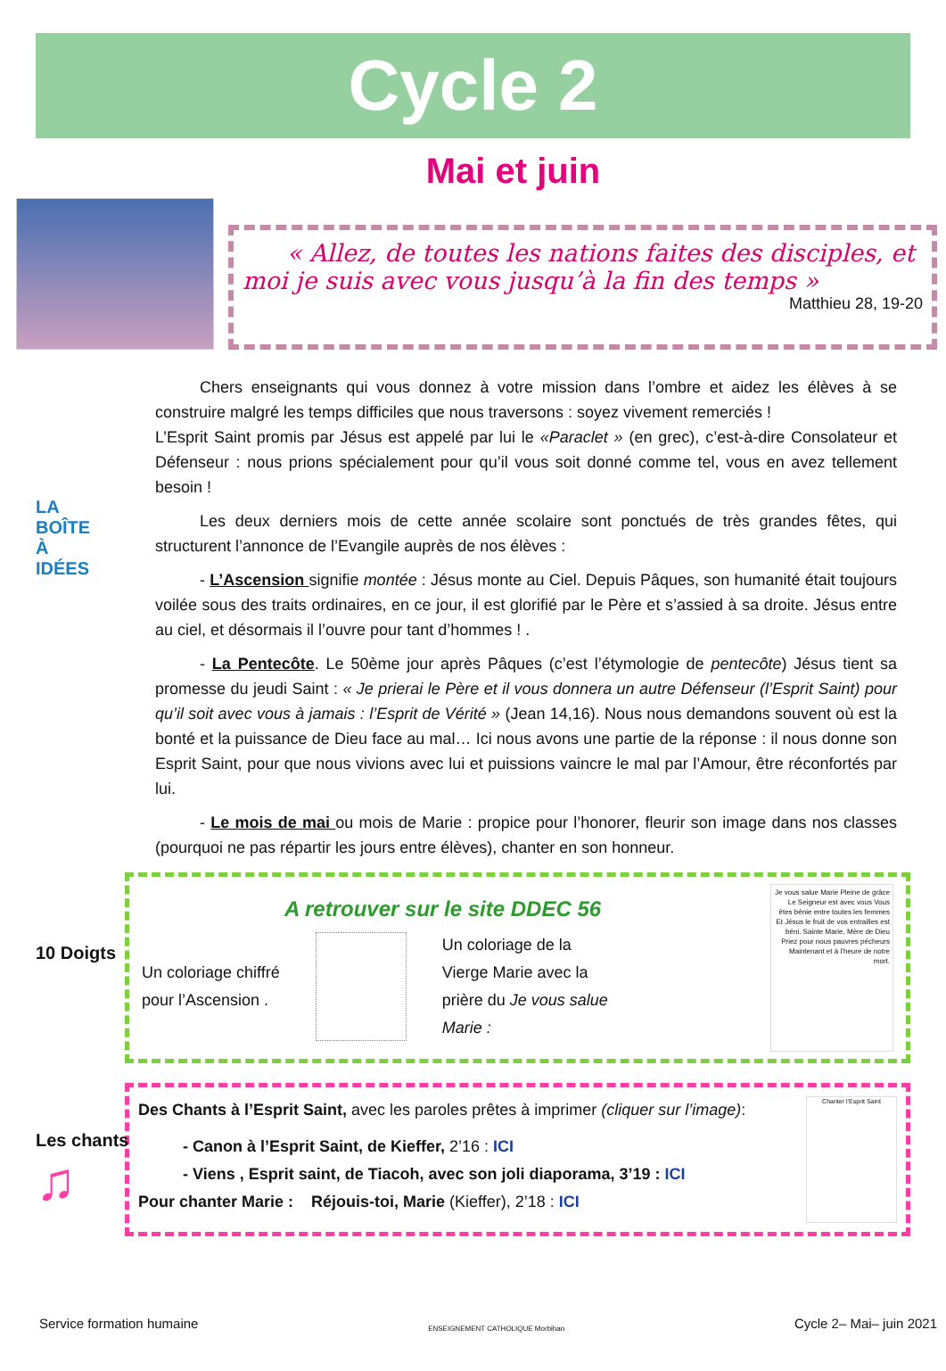Cycle 2
Mai et juin
« Allez, de toutes les nations faites des disciples, et moi je suis avec vous jusqu’à la fin des temps »
Matthieu 28, 19-20
LA
BOÎTE
À
IDÉES
Chers enseignants qui vous donnez à votre mission dans l’ombre et aidez les élèves à se construire malgré les temps difficiles que nous traversons : soyez vivement remerciés !
L’Esprit Saint promis par Jésus est appelé par lui le «Paraclet » (en grec), c’est-à-dire Consolateur et Défenseur : nous prions spécialement pour qu’il vous soit donné comme tel, vous en avez tellement besoin !
Les deux derniers mois de cette année scolaire sont ponctués de très grandes fêtes, qui structurent l’annonce de l’Evangile auprès de nos élèves :
- L’Ascension signifie montée : Jésus monte au Ciel. Depuis Pâques, son humanité était toujours voilée sous des traits ordinaires, en ce jour, il est glorifié par le Père et s’assied à sa droite. Jésus entre au ciel, et désormais il l’ouvre pour tant d’hommes ! .
- La Pentecôte. Le 50ème jour après Pâques (c’est l’étymologie de pentecôte) Jésus tient sa promesse du jeudi Saint : « Je prierai le Père et il vous donnera un autre Défenseur (l’Esprit Saint) pour qu’il soit avec vous à jamais : l’Esprit de Vérité » (Jean 14,16). Nous nous demandons souvent où est la bonté et la puissance de Dieu face au mal… Ici nous avons une partie de la réponse : il nous donne son Esprit Saint, pour que nous vivions avec lui et puissions vaincre le mal par l’Amour, être réconfortés par lui.
- Le mois de mai ou mois de Marie : propice pour l’honorer, fleurir son image dans nos classes (pourquoi ne pas répartir les jours entre élèves), chanter en son honneur.
10 Doigts
A retrouver sur le site DDEC 56
Un coloriage chiffré
pour l’Ascension .
Un coloriage de la
Vierge Marie avec la
prière du Je vous salue
Marie :
Je vous salue Marie Pleine de grâce Le Seigneur est avec vous Vous êtes bénie entre toutes les femmes Et Jésus le fruit de vos entrailles est béni. Sainte Marie, Mère de Dieu Priez pour nous pauvres pécheurs Maintenant et à l’heure de notre mort.
Les chants
♫
Des Chants à l’Esprit Saint, avec les paroles prêtes à imprimer (cliquer sur l’image):
- Canon à l’Esprit Saint, de Kieffer, 2’16 : ICI
- Viens , Esprit saint, de Tiacoh, avec son joli diaporama, 3’19 : ICI
Pour chanter Marie : Réjouis-toi, Marie (Kieffer), 2’18 : ICI
Chanter l’Esprit Saint
Service formation humaine ENSEIGNEMENT CATHOLIQUE Morbihan Cycle 2– Mai– juin 2021